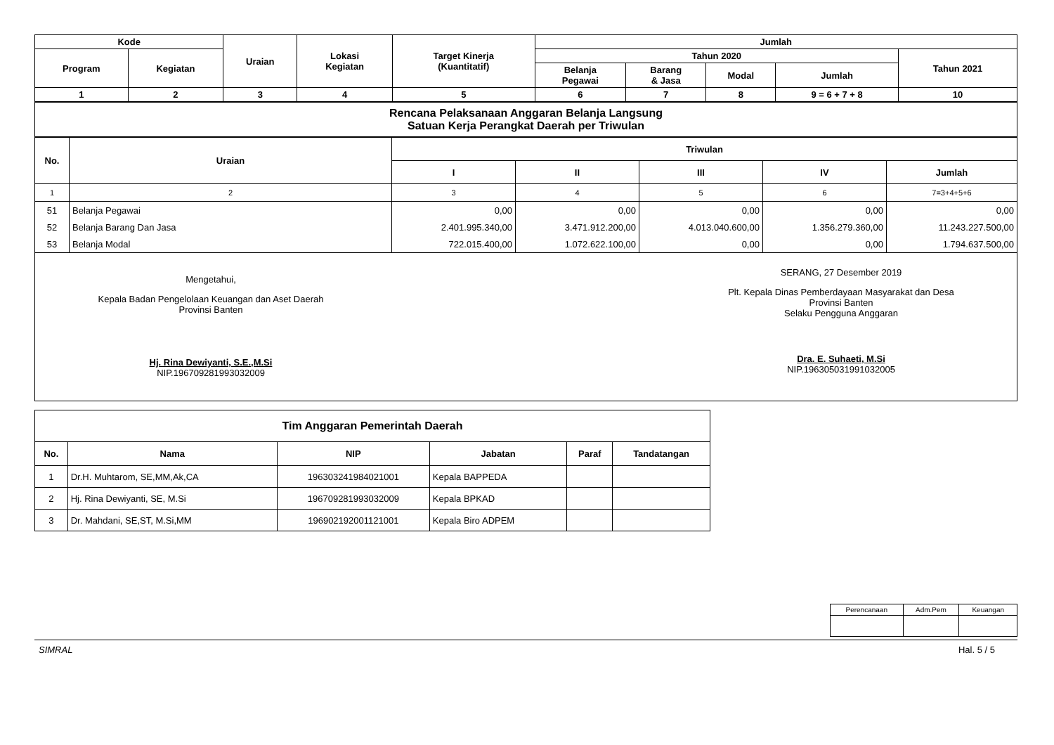| Kode | | Uraian | Lokasi Kegiatan | Target Kinerja (Kuantitatif) | Jumlah | | | | |
| --- | --- | --- | --- | --- | --- | --- | --- | --- | --- |
| Program | Kegiatan | | | | Tahun 2020 | | | | Tahun 2021 |
| | | | | | Belanja Pegawai | Barang & Jasa | Modal | Jumlah | |
| 1 | 2 | 3 | 4 | 5 | 6 | 7 | 8 | 9 = 6 + 7 + 8 | 10 |
| Rencana Pelaksanaan Anggaran Belanja Langsung Satuan Kerja Perangkat Daerah per Triwulan |
| No. | Uraian | Triwulan | | | | |
| --- | --- | --- | --- | --- | --- | --- |
| | | I | II | III | IV | Jumlah |
| 1 | 2 | 3 | 4 | 5 | 6 | 7=3+4+5+6 |
| 51 | Belanja Pegawai | 0,00 | 0,00 | 0,00 | 0,00 | 0,00 |
| 52 | Belanja Barang Dan Jasa | 2.401.995.340,00 | 3.471.912.200,00 | 4.013.040.600,00 | 1.356.279.360,00 | 11.243.227.500,00 |
| 53 | Belanja Modal | 722.015.400,00 | 1.072.622.100,00 | 0,00 | 0,00 | 1.794.637.500,00 |
Mengetahui,
Kepala Badan Pengelolaan Keuangan dan Aset Daerah
Provinsi Banten
Hj. Rina Dewiyanti, S.E.,M.Si
NIP.196709281993032009
SERANG, 27 Desember 2019
Plt. Kepala Dinas Pemberdayaan Masyarakat dan Desa
Provinsi Banten
Selaku Pengguna Anggaran
Dra. E. Suhaeti, M.Si
NIP.196305031991032005
| Tim Anggaran Pemerintah Daerah | | | | | |
| No. | Nama | NIP | Jabatan | Paraf | Tandatangan |
| 1 | Dr.H. Muhtarom, SE,MM,Ak,CA | 196303241984021001 | Kepala BAPPEDA | | |
| 2 | Hj. Rina Dewiyanti, SE, M.Si | 196709281993032009 | Kepala BPKAD | | |
| 3 | Dr. Mahdani, SE,ST, M.Si,MM | 196902192001121001 | Kepala Biro ADPEM | | |
| Perencanaan | Adm.Pem | Keuangan |
SIMRAL Hal. 5 / 5